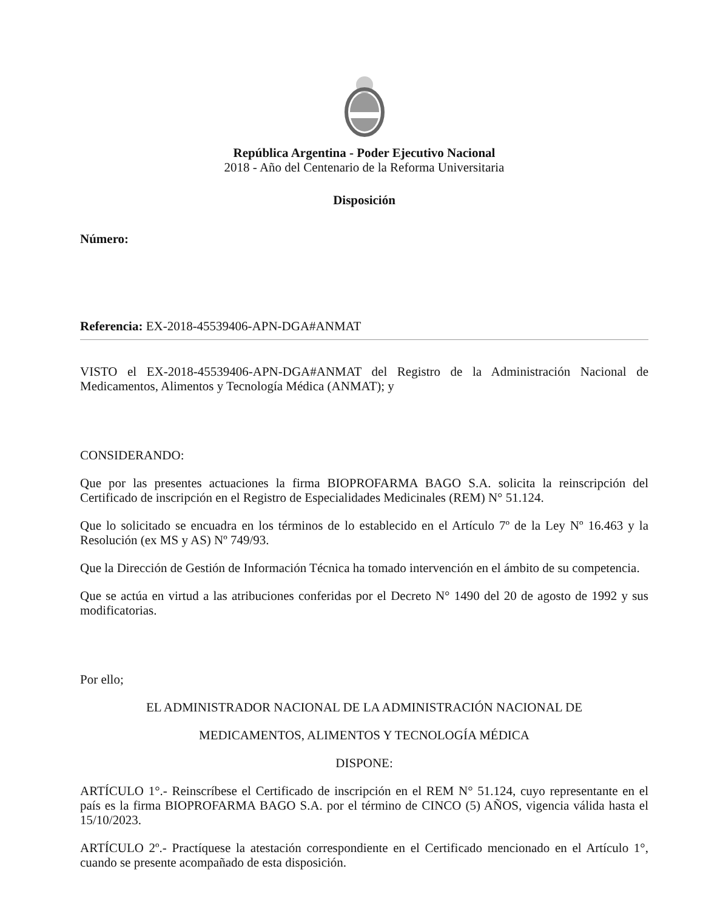República Argentina - Poder Ejecutivo Nacional
2018 - Año del Centenario de la Reforma Universitaria
Disposición
Número:
Referencia: EX-2018-45539406-APN-DGA#ANMAT
VISTO el EX-2018-45539406-APN-DGA#ANMAT del Registro de la Administración Nacional de Medicamentos, Alimentos y Tecnología Médica (ANMAT); y
CONSIDERANDO:
Que por las presentes actuaciones la firma BIOPROFARMA BAGO S.A. solicita la reinscripción del Certificado de inscripción en el Registro de Especialidades Medicinales (REM) N° 51.124.
Que lo solicitado se encuadra en los términos de lo establecido en el Artículo 7º de la Ley Nº 16.463 y la Resolución (ex MS y AS) Nº 749/93.
Que la Dirección de Gestión de Información Técnica ha tomado intervención en el ámbito de su competencia.
Que se actúa en virtud a las atribuciones conferidas por el Decreto N° 1490 del 20 de agosto de 1992 y sus modificatorias.
Por ello;
EL ADMINISTRADOR NACIONAL DE LA ADMINISTRACIÓN NACIONAL DE
MEDICAMENTOS, ALIMENTOS Y TECNOLOGÍA MÉDICA
DISPONE:
ARTÍCULO 1°.- Reinscríbese el Certificado de inscripción en el REM N° 51.124, cuyo representante en el país es la firma BIOPROFARMA BAGO S.A. por el término de CINCO (5) AÑOS, vigencia válida hasta el 15/10/2023.
ARTÍCULO 2º.- Practíquese la atestación correspondiente en el Certificado mencionado en el Artículo 1°, cuando se presente acompañado de esta disposición.